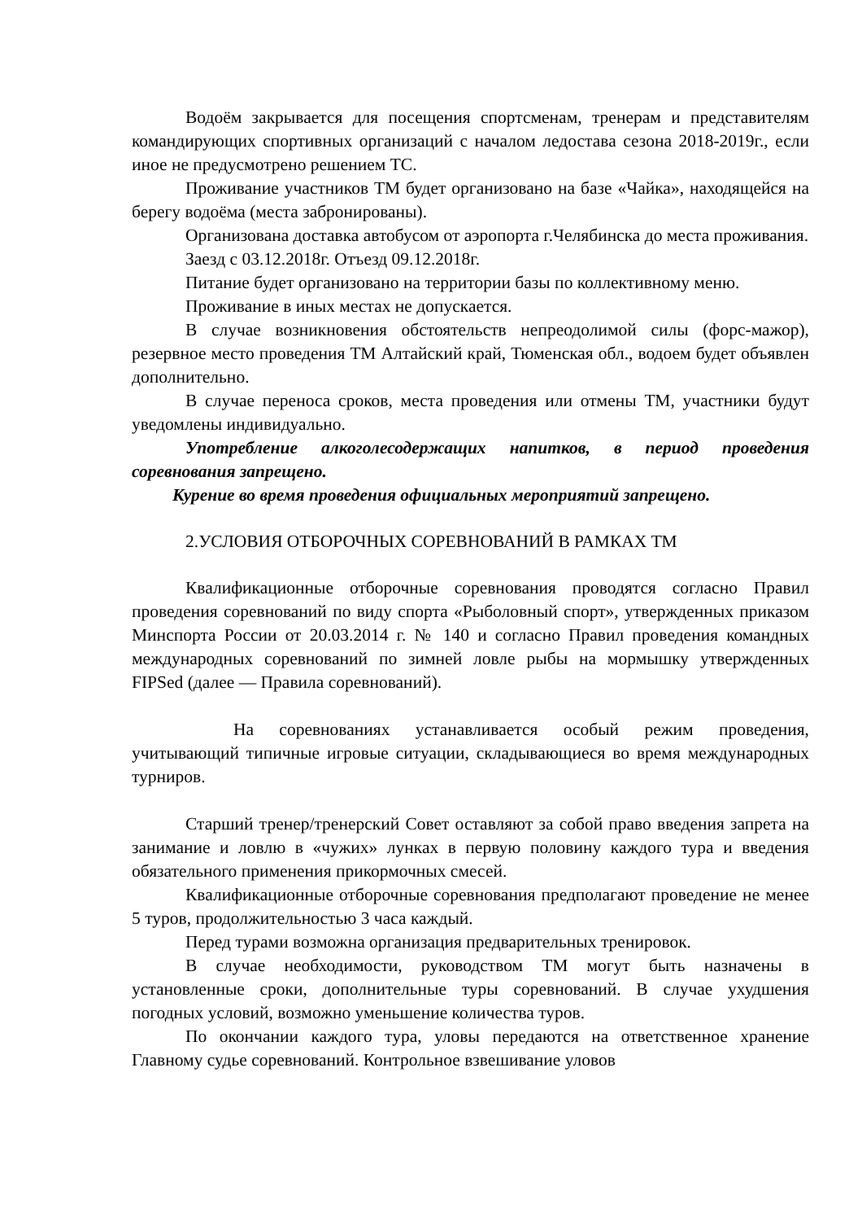Водоём закрывается для посещения спортсменам, тренерам и представителям командирующих спортивных организаций с началом ледостава сезона 2018-2019г., если иное не предусмотрено решением ТС.
Проживание участников ТМ будет организовано на базе «Чайка», находящейся на берегу водоёма (места забронированы).
Организована доставка автобусом от аэропорта г.Челябинска до места проживания.
Заезд с 03.12.2018г. Отъезд 09.12.2018г.
Питание будет организовано на территории базы по коллективному меню.
Проживание в иных местах не допускается.
В случае возникновения обстоятельств непреодолимой силы (форс-мажор), резервное место проведения ТМ Алтайский край, Тюменская обл., водоем будет объявлен дополнительно.
В случае переноса сроков, места проведения или отмены ТМ, участники будут уведомлены индивидуально.
Употребление алкоголесодержащих напитков, в период проведения соревнования запрещено.
Курение во время проведения официальных мероприятий запрещено.
2.УСЛОВИЯ ОТБОРОЧНЫХ СОРЕВНОВАНИЙ В РАМКАХ ТМ
Квалификационные отборочные соревнования проводятся согласно Правил проведения соревнований по виду спорта «Рыболовный спорт», утвержденных приказом Минспорта России от 20.03.2014 г. № 140 и согласно Правил проведения командных международных соревнований по зимней ловле рыбы на мормышку утвержденных FIPSed (далее — Правила соревнований).
На соревнованиях устанавливается особый режим проведения, учитывающий типичные игровые ситуации, складывающиеся во время международных турниров.
Старший тренер/тренерский Совет оставляют за собой право введения запрета на занимание и ловлю в «чужих» лунках в первую половину каждого тура и введения обязательного применения прикормочных смесей.
Квалификационные отборочные соревнования предполагают проведение не менее 5 туров, продолжительностью 3 часа каждый.
Перед турами возможна организация предварительных тренировок.
В случае необходимости, руководством ТМ могут быть назначены в установленные сроки, дополнительные туры соревнований. В случае ухудшения погодных условий, возможно уменьшение количества туров.
По окончании каждого тура, уловы передаются на ответственное хранение Главному судье соревнований. Контрольное взвешивание уловов